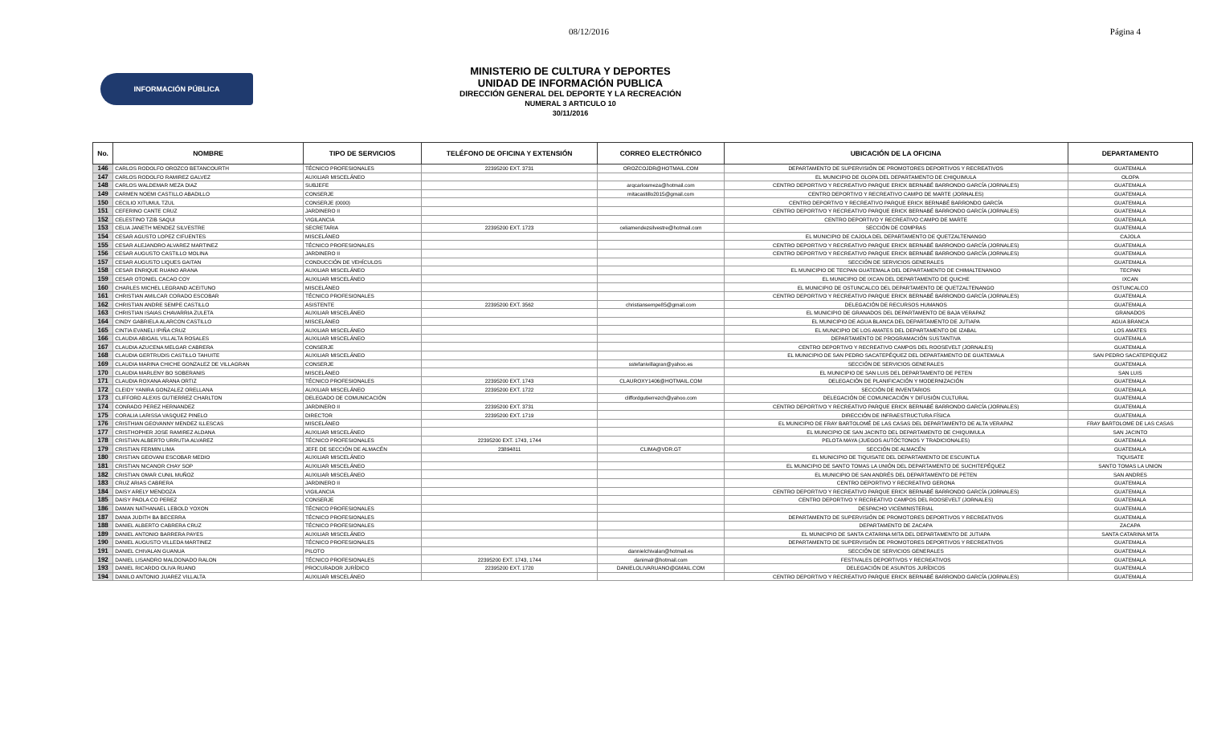08/12/2016 Página 4
INFORMACIÓN PÚBLICA
MINISTERIO DE CULTURA Y DEPORTES
UNIDAD DE INFORMACIÓN PUBLICA
DIRECCIÓN GENERAL DEL DEPORTE Y LA RECREACIÓN
NUMERAL 3 ARTICULO 10
30/11/2016
| No. | NOMBRE | TIPO DE SERVICIOS | TELÉFONO DE OFICINA Y EXTENSIÓN | CORREO ELECTRÓNICO | UBICACIÓN DE LA OFICINA | DEPARTAMENTO |
| --- | --- | --- | --- | --- | --- | --- |
| 146 | CARLOS RODOLFO OROZCO BETANCOURTH | TÉCNICO PROFESIONALES | 22395200 EXT. 3731 | OROZCOJDR@HOTMAIL.COM | DEPARTAMENTO DE SUPERVISIÓN DE PROMOTORES DEPORTIVOS Y RECREATIVOS | GUATEMALA |
| 147 | CARLOS RODOLFO RAMIREZ GALVEZ | AUXILIAR MISCELÁNEO | | | EL MUNICIPIO DE OLOPA DEL DEPARTAMENTO DE CHIQUIMULA | OLOPA |
| 148 | CARLOS WALDEMAR MEZA DIAZ | SUBJEFE | | arqcarlosmeza@hotmail.com | CENTRO DEPORTIVO Y RECREATIVO PARQUE ERICK BERNABÉ BARRONDO GARCÍA (JORNALES) | GUATEMALA |
| 149 | CARMEN NOEMI CASTILLO ABADILLO | CONSERJE | | mitacastillo2015@gmail.com | CENTRO DEPORTIVO Y RECREATIVO CAMPO DE MARTE (JORNALES) | GUATEMALA |
| 150 | CECILIO XITUMUL TZUL | CONSERJE (0000) | | | CENTRO DEPORTIVO Y RECREATIVO PARQUE ERICK BERNABÉ BARRONDO GARCÍA | GUATEMALA |
| 151 | CEFERINO CANTE CRUZ | JARDINERO II | | | CENTRO DEPORTIVO Y RECREATIVO PARQUE ERICK BERNABÉ BARRONDO GARCÍA (JORNALES) | GUATEMALA |
| 152 | CELESTINO TZIB SAQUI | VIGILANCIA | | | CENTRO DEPORTIVO Y RECREATIVO CAMPO DE MARTE | GUATEMALA |
| 153 | CELIA JANETH MENDEZ SILVESTRE | SECRETARIA | 22395200 EXT. 1723 | celiamendezsilvestre@hotmail.com | SECCIÓN DE COMPRAS | GUATEMALA |
| 154 | CESAR AGUSTO LOPEZ CIFUENTES | MISCELÁNEO | | | EL MUNICIPIO DE CAJOLA DEL DEPARTAMENTO DE QUETZALTENANGO | CAJOLA |
| 155 | CESAR ALEJANDRO ALVAREZ MARTINEZ | TÉCNICO PROFESIONALES | | | CENTRO DEPORTIVO Y RECREATIVO PARQUE ERICK BERNABÉ BARRONDO GARCÍA (JORNALES) | GUATEMALA |
| 156 | CESAR AUGUSTO CASTILLO MOLINA | JARDINERO II | | | CENTRO DEPORTIVO Y RECREATIVO PARQUE ERICK BERNABÉ BARRONDO GARCÍA (JORNALES) | GUATEMALA |
| 157 | CESAR AUGUSTO LIQUES GAITAN | CONDUCCIÓN DE VEHÍCULOS | | | SECCIÓN DE SERVICIOS GENERALES | GUATEMALA |
| 158 | CESAR ENRIQUE RUANO ARANA | AUXILIAR MISCELÁNEO | | | EL MUNICIPIO DE TECPAN GUATEMALA DEL DEPARTAMENTO DE CHIMALTENANGO | TECPAN |
| 159 | CESAR OTONIEL CACAO COY | AUXILIAR MISCELÁNEO | | | EL MUNICIPIO DE IXCAN DEL DEPARTAMENTO DE QUICHE | IXCAN |
| 160 | CHARLES MICHEL LEGRAND ACEITUNO | MISCELÁNEO | | | EL MUNICIPIO DE OSTUNCALCO DEL DEPARTAMENTO DE QUETZALTENANGO | OSTUNCALCO |
| 161 | CHRISTIAN AMILCAR CORADO ESCOBAR | TÉCNICO PROFESIONALES | | | CENTRO DEPORTIVO Y RECREATIVO PARQUE ERICK BERNABÉ BARRONDO GARCÍA (JORNALES) | GUATEMALA |
| 162 | CHRISTIAN ANDRE SEMPE CASTILLO | ASISTENTE | 22395200 EXT. 3562 | christiansempe85@gmail.com | DELEGACIÓN DE RECURSOS HUMANOS | GUATEMALA |
| 163 | CHRISTIAN ISAIAS CHAVARRIA ZULETA | AUXILIAR MISCELÁNEO | | | EL MUNICIPIO DE GRANADOS DEL DEPARTAMENTO DE BAJA VERAPAZ | GRANADOS |
| 164 | CINDY GABRIELA ALARCON CASTILLO | MISCELÁNEO | | | EL MUNICIPIO DE AGUA BLANCA DEL DEPARTAMENTO DE JUTIAPA | AGUA BRANCA |
| 165 | CINTIA EVANELI IPIÑA CRUZ | AUXILIAR MISCELÁNEO | | | EL MUNICIPIO DE LOS AMATES DEL DEPARTAMENTO DE IZABAL | LOS AMATES |
| 166 | CLAUDIA ABIGAIL VILLALTA ROSALES | AUXILIAR MISCELÁNEO | | | DEPARTAMENTO DE PROGRAMACIÓN SUSTANTIVA | GUATEMALA |
| 167 | CLAUDIA AZUCENA MELGAR CABRERA | CONSERJE | | | CENTRO DEPORTIVO Y RECREATIVO CAMPOS DEL ROOSEVELT (JORNALES) | GUATEMALA |
| 168 | CLAUDIA GERTRUDIS CASTILLO TAHUITE | AUXILIAR MISCELÁNEO | | | EL MUNICIPIO DE SAN PEDRO SACATEPÉQUEZ DEL DEPARTAMENTO DE GUATEMALA | SAN PEDRO SACATEPEQUEZ |
| 169 | CLAUDIA MARINA CHICHE GONZALEZ DE VILLAGRAN | CONSERJE | | sstefanivillagran@yahoo.es | SECCIÓN DE SERVICIOS GENERALES | GUATEMALA |
| 170 | CLAUDIA MARLENY BO SOBERANIS | MISCELÁNEO | | | EL MUNICIPIO DE SAN LUIS DEL DEPARTAMENTO DE PETEN | SAN LUIS |
| 171 | CLAUDIA ROXANA ARANA ORTIZ | TÉCNICO PROFESIONALES | 22395200 EXT. 1743 | CLAUROXY1406@HOTMAIL.COM | DELEGACIÓN DE PLANIFICACIÓN Y MODERNIZACIÓN | GUATEMALA |
| 172 | CLEIDY YANIRA GONZALEZ ORELLANA | AUXILIAR MISCELÁNEO | 22395200 EXT. 1722 | | SECCIÓN DE INVENTARIOS | GUATEMALA |
| 173 | CLIFFORD ALEXIS GUTIERREZ CHARLTON | DELEGADO DE COMUNICACIÓN | | cliffordgutierrezch@yahoo.com | DELEGACIÓN DE COMUNICACIÓN Y DIFUSIÓN CULTURAL | GUATEMALA |
| 174 | CONRADO PEREZ HERNANDEZ | JARDINERO II | 22395200 EXT. 3731 | | CENTRO DEPORTIVO Y RECREATIVO PARQUE ERICK BERNABÉ BARRONDO GARCÍA (JORNALES) | GUATEMALA |
| 175 | CORALIA LARISSA VASQUEZ PINELO | DIRECTOR | 22395200 EXT. 1719 | | DIRECCIÓN DE INFRAESTRUCTURA FÍSICA | GUATEMALA |
| 176 | CRISTHIAN GEOVANNY MENDEZ ILLESCAS | MISCELÁNEO | | | EL MUNICIPIO DE FRAY BARTOLOMÉ DE LAS CASAS DEL DEPARTAMENTO DE ALTA VERAPAZ | FRAY BARTOLOME DE LAS CASAS |
| 177 | CRISTHOPHER JOSE RAMIREZ ALDANA | AUXILIAR MISCELÁNEO | | | EL MUNICIPIO DE SAN JACINTO DEL DEPARTAMENTO DE CHIQUIMULA | SAN JACINTO |
| 178 | CRISTIAN ALBERTO URRUTIA ALVAREZ | TÉCNICO PROFESIONALES | 22395200 EXT. 1743, 1744 | | PELOTA MAYA (JUEGOS AUTÓCTONOS Y TRADICIONALES) | GUATEMALA |
| 179 | CRISTIAN FERMIN LIMA | JEFE DE SECCIÓN DE ALMACÉN | 23894811 | CLIMA@VDR.GT | SECCIÓN DE ALMACÉN | GUATEMALA |
| 180 | CRISTIAN GEOVANI ESCOBAR MEDIO | AUXILIAR MISCELÁNEO | | | EL MUNICIPIO DE TIQUISATE DEL DEPARTAMENTO DE ESCUINTLA | TIQUISATE |
| 181 | CRISTIAN NICANOR CHAY SOP | AUXILIAR MISCELÁNEO | | | EL MUNICIPIO DE SANTO TOMAS LA UNIÓN DEL DEPARTAMENTO DE SUCHITEPÉQUEZ | SANTO TOMAS LA UNION |
| 182 | CRISTIAN OMAR CUNIL MUÑOZ | AUXILIAR MISCELÁNEO | | | EL MUNICIPIO DE SAN ANDRÉS DEL DEPARTAMENTO DE PETEN | SAN ANDRES |
| 183 | CRUZ ARIAS CABRERA | JARDINERO II | | | CENTRO DEPORTIVO Y RECREATIVO GERONA | GUATEMALA |
| 184 | DAISY ARELY MENDOZA | VIGILANCIA | | | CENTRO DEPORTIVO Y RECREATIVO PARQUE ERICK BERNABÉ BARRONDO GARCÍA (JORNALES) | GUATEMALA |
| 185 | DAISY PAOLA CO PEREZ | CONSERJE | | | CENTRO DEPORTIVO Y RECREATIVO CAMPOS DEL ROOSEVELT (JORNALES) | GUATEMALA |
| 186 | DAMAN NATHANAEL LEBOLD YOXON | TÉCNICO PROFESIONALES | | | DESPACHO VICEMINISTERIAL | GUATEMALA |
| 187 | DANIA JUDITH BA BECERRA | TÉCNICO PROFESIONALES | | | DEPARTAMENTO DE SUPERVISIÓN DE PROMOTORES DEPORTIVOS Y RECREATIVOS | GUATEMALA |
| 188 | DANIEL ALBERTO CABRERA CRUZ | TÉCNICO PROFESIONALES | | | DEPARTAMENTO DE ZACAPA | ZACAPA |
| 189 | DANIEL ANTONIO BARRERA PAYES | AUXILIAR MISCELÁNEO | | | EL MUNICIPIO DE SANTA CATARINA MITA DEL DEPARTAMENTO DE JUTIAPA | SANTA CATARINA MITA |
| 190 | DANIEL AUGUSTO VILLEDA MARTINEZ | TÉCNICO PROFESIONALES | | | DEPARTAMENTO DE SUPERVISIÓN DE PROMOTORES DEPORTIVOS Y RECREATIVOS | GUATEMALA |
| 191 | DANIEL CHIVALAN GUANUA | PILOTO | | dannielchivalan@hotmail.es | SECCIÓN DE SERVICIOS GENERALES | GUATEMALA |
| 192 | DANIEL LISANDRO MALDONADO RALON | TÉCNICO PROFESIONALES | 22395200 EXT. 1743, 1744 | danimalr@hotmail.com | FESTIVALES DEPORTIVOS Y RECREATIVOS | GUATEMALA |
| 193 | DANIEL RICARDO OLIVA RUANO | PROCURADOR JURÍDICO | 22395200 EXT. 1720 | DANIELOLIVARUANO@GMAIL.COM | DELEGACIÓN DE ASUNTOS JURÍDICOS | GUATEMALA |
| 194 | DANILO ANTONIO JUAREZ VILLALTA | AUXILIAR MISCELÁNEO | | | CENTRO DEPORTIVO Y RECREATIVO PARQUE ERICK BERNABÉ BARRONDO GARCÍA (JORNALES) | GUATEMALA |